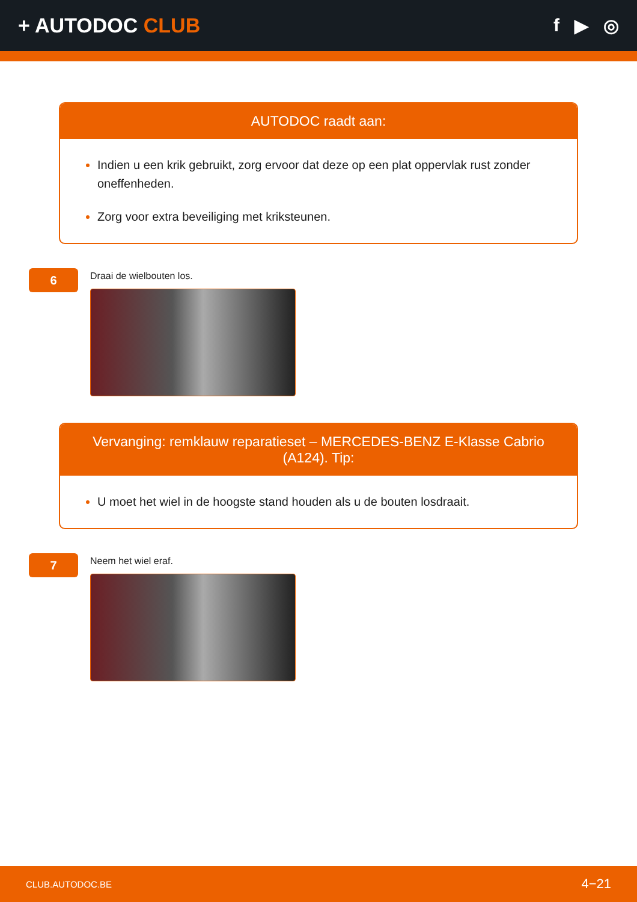+ AUTODOC CLUB f ▶ ◎
AUTODOC raadt aan:
Indien u een krik gebruikt, zorg ervoor dat deze op een plat oppervlak rust zonder oneffenheden.
Zorg voor extra beveiliging met kriksteunen.
6
Draai de wielbouten los.
Vervanging: remklauw reparatieset – MERCEDES-BENZ E-Klasse Cabrio (A124). Tip:
U moet het wiel in de hoogste stand houden als u de bouten losdraait.
7
Neem het wiel eraf.
CLUB.AUTODOC.BE 4−21